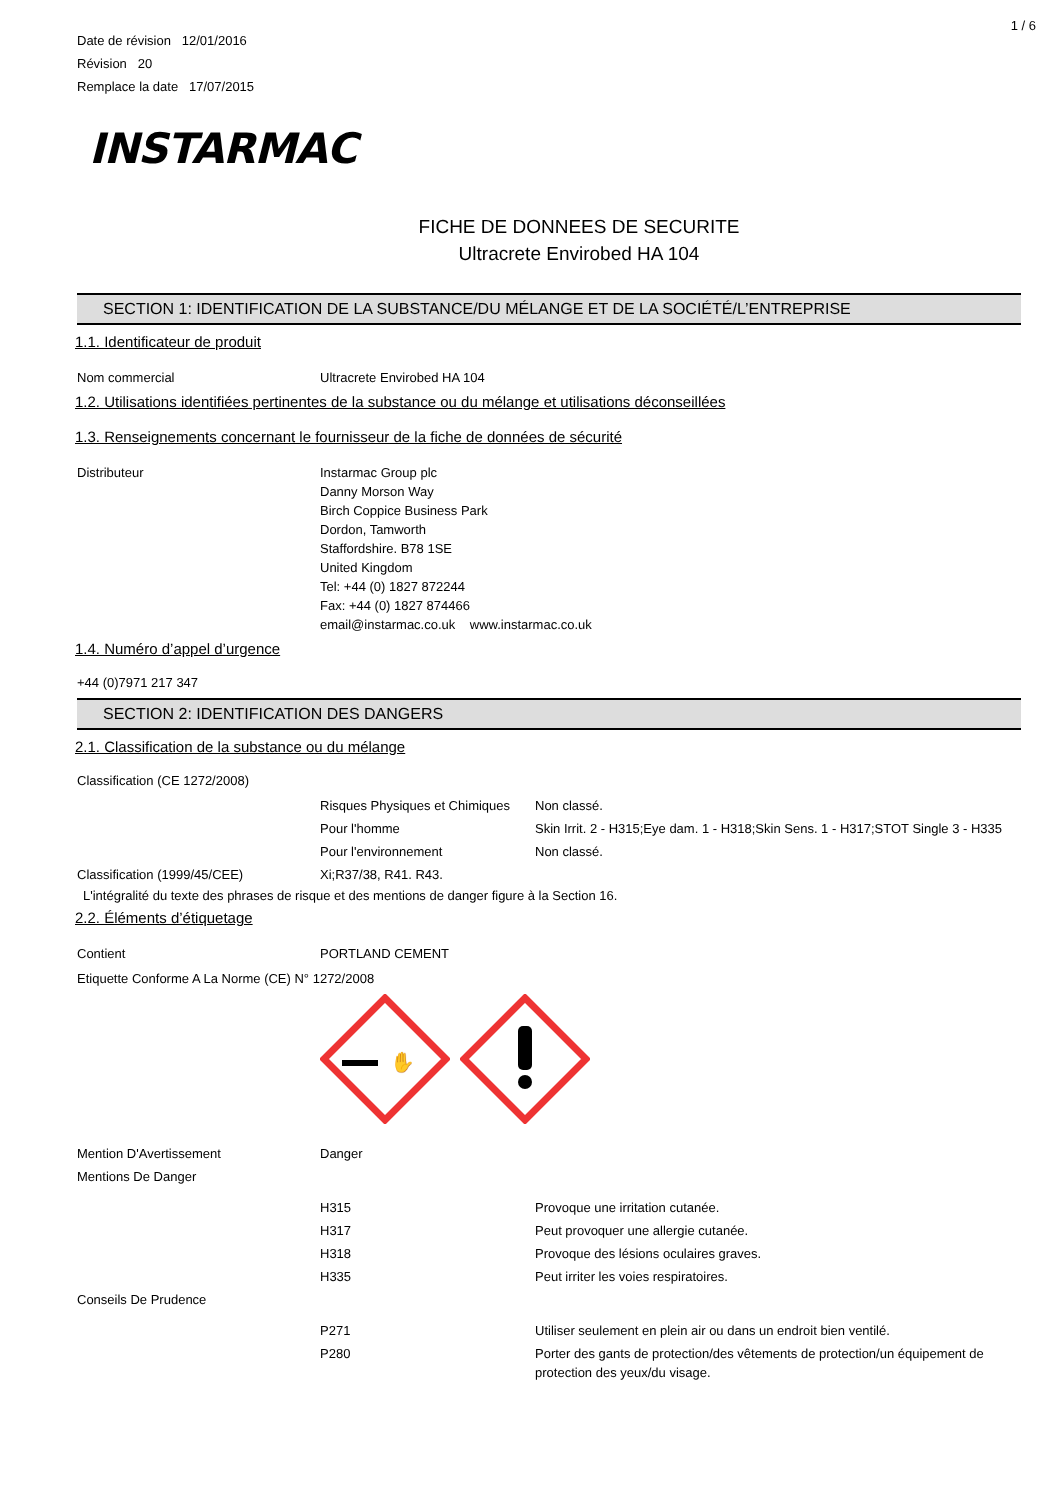1 / 6
Date de révision 12/01/2016
Révision 20
Remplace la date 17/07/2015
INSTARMAC
FICHE DE DONNEES DE SECURITE
Ultracrete Envirobed HA 104
SECTION 1: IDENTIFICATION DE LA SUBSTANCE/DU MÉLANGE ET DE LA SOCIÉTÉ/L’ENTREPRISE
1.1. Identificateur de produit
Nom commercial Ultracrete Envirobed HA 104
1.2. Utilisations identifiées pertinentes de la substance ou du mélange et utilisations déconseillées
1.3. Renseignements concernant le fournisseur de la fiche de données de sécurité
Distributeur Instarmac Group plc
Danny Morson Way
Birch Coppice Business Park
Dordon, Tamworth
Staffordshire. B78 1SE
United Kingdom
Tel: +44 (0) 1827 872244
Fax: +44 (0) 1827 874466
email@instarmac.co.uk www.instarmac.co.uk
1.4. Numéro d’appel d’urgence
+44 (0)7971 217 347
SECTION 2: IDENTIFICATION DES DANGERS
2.1. Classification de la substance ou du mélange
Classification (CE 1272/2008)
Risques Physiques et Chimiques
Non classé.
Pour l'homme Skin Irrit. 2 - H315;Eye dam. 1 - H318;Skin Sens. 1 - H317;STOT Single 3 - H335
Pour l'environnement Non classé.
Classification (1999/45/CEE) Xi;R37/38, R41. R43.
L'intégralité du texte des phrases de risque et des mentions de danger figure à la Section 16.
2.2. Éléments d’étiquetage
Contient PORTLAND CEMENT
Etiquette Conforme A La Norme (CE) N° 1272/2008
✋
Mention D'Avertissement Danger
Mentions De Danger
H315 Provoque une irritation cutanée.
H317 Peut provoquer une allergie cutanée.
H318 Provoque des lésions oculaires graves.
H335 Peut irriter les voies respiratoires.
Conseils De Prudence
P271 Utiliser seulement en plein air ou dans un endroit bien ventilé.
P280 Porter des gants de protection/des vêtements de protection/un équipement de protection des yeux/du visage.